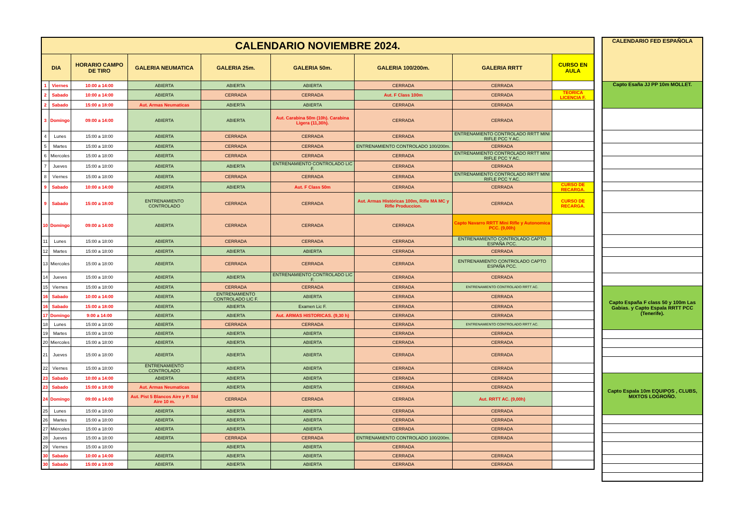| CALENDARIO NOVIEMBRE 2024. | | | | | | | | |
| --- | --- | --- | --- | --- | --- | --- | --- | --- |
| DIA | | HORARIO CAMPO DE TIRO | GALERIA NEUMATICA | GALERIA 25m. | GALERIA 50m. | GALERIA 100/200m. | GALERIA RRTT | CURSO EN AULA |
| 1 | Viernes | 10:00 a 14:00 | ABIERTA | ABIERTA | ABIERTA | CERRADA | CERRADA | |
| 2 | Sabado | 10:00 a 14:00 | ABIERTA | CERRADA | CERRADA | Aut. F Class 100m | CERRADA | TEORICA LICENCIA F. |
| 2 | Sabado | 15:00 a 18:00 | Aut. Armas Neumaticas | ABIERTA | ABIERTA | CERRADA | CERRADA | |
| 3 | Domingo | 09:00 a 14:00 | ABIERTA | ABIERTA | Aut. Carabina 50m (10h). Carabina Ligera (11,30h). | CERRADA | CERRADA | |
| 4 | Lunes | 15:00 a 18:00 | ABIERTA | CERRADA | CERRADA | CERRADA | ENTRENAMIENTO CONTROLADO RRTT MINI RIFLE PCC Y AC. | |
| 5 | Martes | 15:00 a 18:00 | ABIERTA | CERRADA | CERRADA | ENTRENAMIENTO CONTROLADO 100/200m. | CERRADA | |
| 6 | Miercoles | 15:00 a 18:00 | ABIERTA | CERRADA | CERRADA | CERRADA | ENTRENAMIENTO CONTROLADO RRTT MINI RIFLE PCC Y AC. | |
| 7 | Jueves | 15:00 a 18:00 | ABIERTA | ABIERTA | ENTRENAMIENTO CONTROLADO LIC F. | CERRADA | CERRADA | |
| 8 | Viernes | 15:00 a 18:00 | ABIERTA | CERRADA | CERRADA | CERRADA | ENTRENAMIENTO CONTROLADO RRTT MINI RIFLE PCC Y AC. | |
| 9 | Sabado | 10:00 a 14:00 | ABIERTA | ABIERTA | Aut. F Class 50m | CERRADA | CERRADA | CURSO DE RECARGA. |
| 9 | Sabado | 15:00 a 18:00 | ENTRENAMIENTO CONTROLADO | CERRADA | CERRADA | Aut. Armas Históricas 100m, Rifle MA MC y Rifle Produccion. | CERRADA | CURSO DE RECARGA. |
| 10 | Domingo | 09:00 a 14:00 | ABIERTA | CERRADA | CERRADA | CERRADA | Capto Navarro RRTT Mini Rifle y Autonomica PCC. (9,00h) | |
| 11 | Lunes | 15:00 a 18:00 | ABIERTA | CERRADA | CERRADA | CERRADA | ENTRENAMIENTO CONTROLADO CAPTO ESPAÑA PCC. | |
| 12 | Martes | 15:00 a 18:00 | ABIERTA | ABIERTA | ABIERTA | CERRADA | CERRADA | |
| 13 | Miercoles | 15:00 a 18:00 | ABIERTA | CERRADA | CERRADA | CERRADA | ENTRENAMIENTO CONTROLADO CAPTO ESPAÑA PCC. | |
| 14 | Jueves | 15:00 a 18:00 | ABIERTA | ABIERTA | ENTRENAMIENTO CONTROLADO LIC F. | CERRADA | CERRADA | |
| 15 | Viernes | 15:00 a 18:00 | ABIERTA | CERRADA | CERRADA | CERRADA | ENTRENAMIENTO CONTROLADO RRTT AC. | |
| 16 | Sabado | 10:00 a 14:00 | ABIERTA | ENTRENAMIENTO CONTROLADO LIC F. | ABIERTA | CERRADA | CERRADA | |
| 16 | Sabado | 15:00 a 18:00 | ABIERTA | ABIERTA | Examen Lic F. | CERRADA | CERRADA | |
| 17 | Domingo | 9:00 a 14:00 | ABIERTA | ABIERTA | Aut. ARMAS HISTORICAS. (9,30 h) | CERRADA | CERRADA | |
| 18 | Lunes | 15:00 a 18:00 | ABIERTA | CERRADA | CERRADA | CERRADA | ENTRENAMIENTO CONTROLADO RRTT AC. | |
| 19 | Martes | 15:00 a 18:00 | ABIERTA | ABIERTA | ABIERTA | CERRADA | CERRADA | |
| 20 | Miercoles | 15:00 a 18:00 | ABIERTA | ABIERTA | ABIERTA | CERRADA | CERRADA | |
| 21 | Jueves | 15:00 a 18:00 | ABIERTA | ABIERTA | ABIERTA | CERRADA | CERRADA | |
| 22 | Viernes | 15:00 a 18:00 | ENTRENAMIENTO CONTROLADO | ABIERTA | ABIERTA | CERRADA | CERRADA | |
| 23 | Sabado | 10:00 a 14:00 | ABIERTA | ABIERTA | ABIERTA | CERRADA | CERRADA | |
| 23 | Sabado | 15:00 a 18:00 | Aut. Armas Neumaticas | ABIERTA | ABIERTA | CERRADA | CERRADA | |
| 24 | Domingo | 09:00 a 14:00 | Aut. Pist 5 Blancos Aire y P. Std Aire 10 m. | CERRADA | CERRADA | CERRADA | Aut. RRTT AC. (9,00h) | |
| 25 | Lunes | 15:00 a 18:00 | ABIERTA | ABIERTA | ABIERTA | CERRADA | CERRADA | |
| 26 | Martes | 15:00 a 18:00 | ABIERTA | ABIERTA | ABIERTA | CERRADA | CERRADA | |
| 27 | Miércoles | 15:00 a 18:00 | ABIERTA | ABIERTA | ABIERTA | CERRADA | CERRADA | |
| 28 | Jueves | 15:00 a 18:00 | ABIERTA | CERRADA | CERRADA | ENTRENAMIENTO CONTROLADO 100/200m. | CERRADA | |
| 29 | Viernes | 15:00 a 18:00 | | ABIERTA | ABIERTA | CERRADA | | |
| 30 | Sabado | 10:00 a 14:00 | ABIERTA | ABIERTA | ABIERTA | CERRADA | CERRADA | |
| 30 | Sabado | 15:00 a 18:00 | ABIERTA | ABIERTA | ABIERTA | CERRADA | CERRADA | |
| CALENDARIO FED ESPAÑOLA |
| --- |
| Capto Esaña JJ PP 10m MOLLET. |
| Capto España F class 50 y 100m Las Gabias. y Capto Espala RRTT PCC (Tenerife). |
| Capto Espala 10m EQUIPOS , CLUBS, MIXTOS LOGROÑO. |